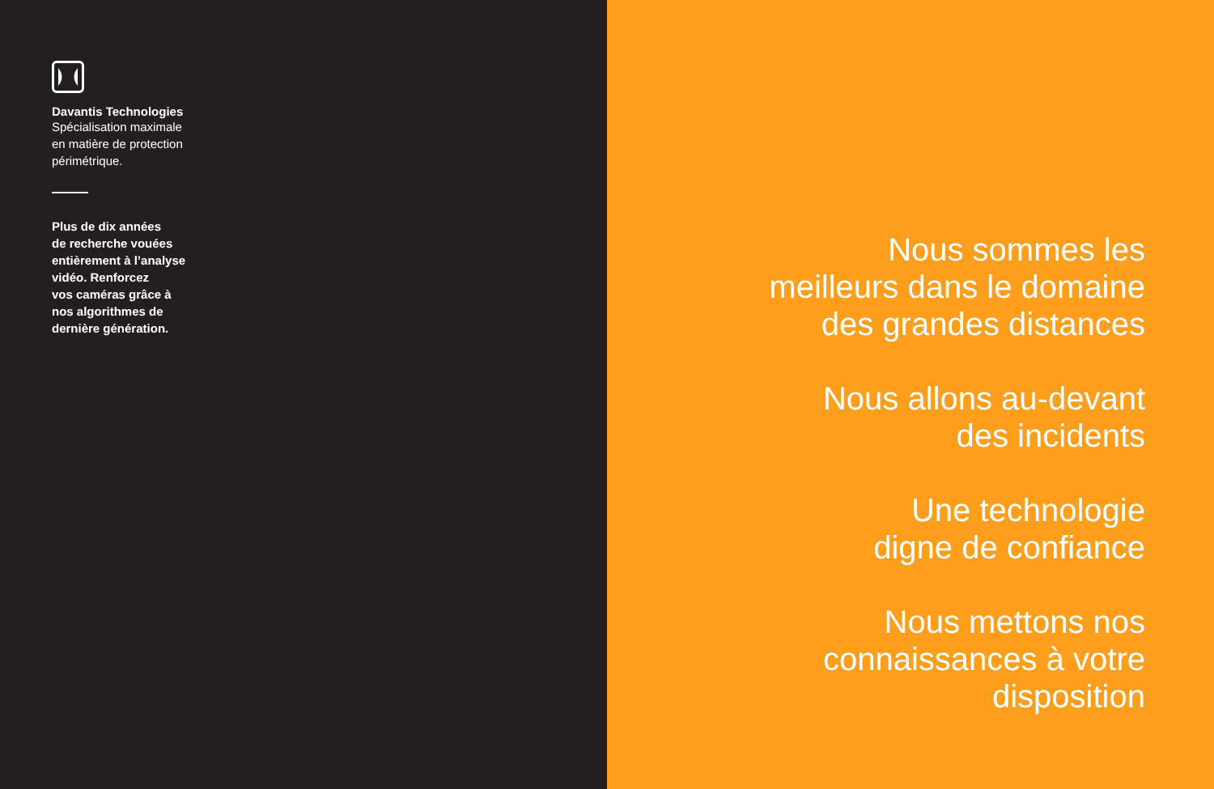Davantis Technologies
Spécialisation maximale
en matière de protection
périmétrique.
Plus de dix années
de recherche vouées
entièrement à l’analyse
vidéo. Renforcez
vos caméras grâce à
nos algorithmes de
dernière génération.
Nous sommes les
meilleurs dans le domaine
des grandes distances
Nous allons au-devant
des incidents
Une technologie
digne de confiance
Nous mettons nos
connaissances à votre
disposition